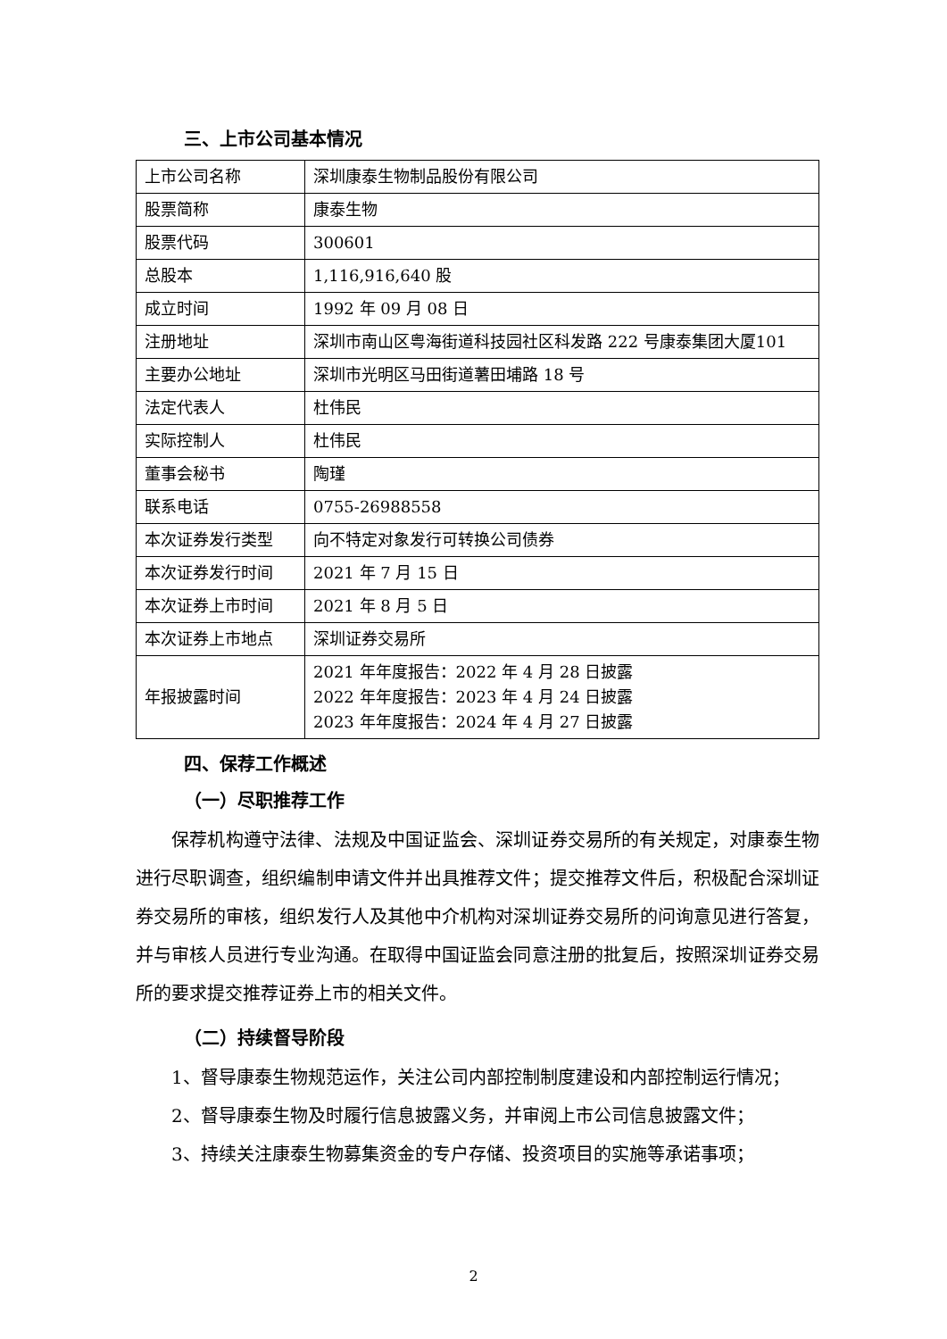三、上市公司基本情况
| 上市公司名称 | 深圳康泰生物制品股份有限公司 |
| 股票简称 | 康泰生物 |
| 股票代码 | 300601 |
| 总股本 | 1,116,916,640 股 |
| 成立时间 | 1992 年 09 月 08 日 |
| 注册地址 | 深圳市南山区粤海街道科技园社区科发路 222 号康泰集团大厦101 |
| 主要办公地址 | 深圳市光明区马田街道薯田埔路 18 号 |
| 法定代表人 | 杜伟民 |
| 实际控制人 | 杜伟民 |
| 董事会秘书 | 陶瑾 |
| 联系电话 | 0755-26988558 |
| 本次证券发行类型 | 向不特定对象发行可转换公司债券 |
| 本次证券发行时间 | 2021 年 7 月 15 日 |
| 本次证券上市时间 | 2021 年 8 月 5 日 |
| 本次证券上市地点 | 深圳证券交易所 |
| 年报披露时间 | 2021 年年度报告：2022 年 4 月 28 日披露 2022 年年度报告：2023 年 4 月 24 日披露 2023 年年度报告：2024 年 4 月 27 日披露 |
四、保荐工作概述
（一）尽职推荐工作
保荐机构遵守法律、法规及中国证监会、深圳证券交易所的有关规定，对康泰生物进行尽职调查，组织编制申请文件并出具推荐文件；提交推荐文件后，积极配合深圳证券交易所的审核，组织发行人及其他中介机构对深圳证券交易所的问询意见进行答复，并与审核人员进行专业沟通。在取得中国证监会同意注册的批复后，按照深圳证券交易所的要求提交推荐证券上市的相关文件。
（二）持续督导阶段
1、督导康泰生物规范运作，关注公司内部控制制度建设和内部控制运行情况；
2、督导康泰生物及时履行信息披露义务，并审阅上市公司信息披露文件；
3、持续关注康泰生物募集资金的专户存储、投资项目的实施等承诺事项；
2